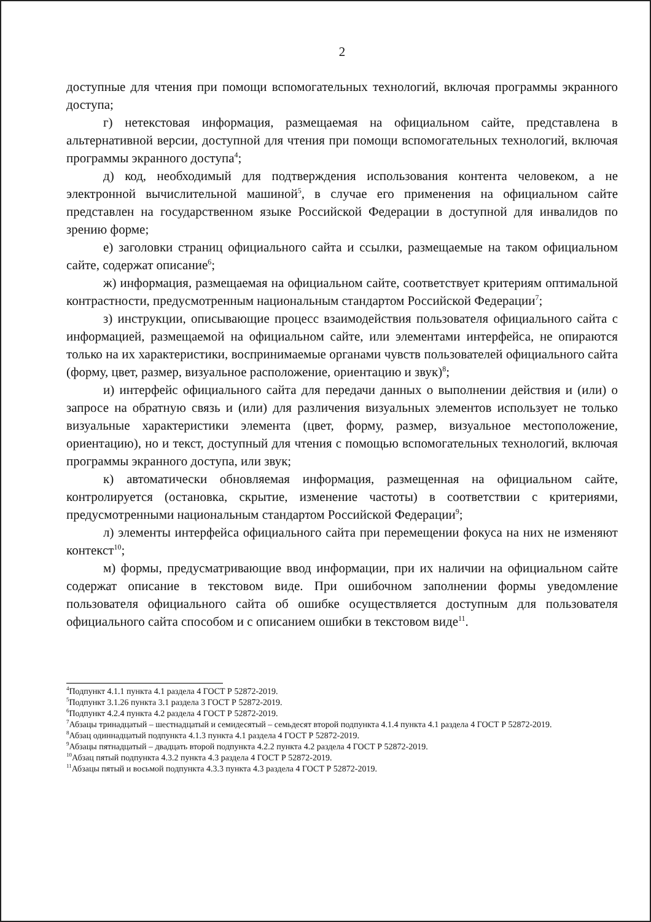2
доступные для чтения при помощи вспомогательных технологий, включая программы экранного доступа;
г) нетекстовая информация, размещаемая на официальном сайте, представлена в альтернативной версии, доступной для чтения при помощи вспомогательных технологий, включая программы экранного доступа<sup>4</sup>;
д) код, необходимый для подтверждения использования контента человеком, а не электронной вычислительной машиной<sup>5</sup>, в случае его применения на официальном сайте представлен на государственном языке Российской Федерации в доступной для инвалидов по зрению форме;
е) заголовки страниц официального сайта и ссылки, размещаемые на таком официальном сайте, содержат описание<sup>6</sup>;
ж) информация, размещаемая на официальном сайте, соответствует критериям оптимальной контрастности, предусмотренным национальным стандартом Российской Федерации<sup>7</sup>;
з) инструкции, описывающие процесс взаимодействия пользователя официального сайта с информацией, размещаемой на официальном сайте, или элементами интерфейса, не опираются только на их характеристики, воспринимаемые органами чувств пользователей официального сайта (форму, цвет, размер, визуальное расположение, ориентацию и звук)<sup>8</sup>;
и) интерфейс официального сайта для передачи данных о выполнении действия и (или) о запросе на обратную связь и (или) для различения визуальных элементов использует не только визуальные характеристики элемента (цвет, форму, размер, визуальное местоположение, ориентацию), но и текст, доступный для чтения с помощью вспомогательных технологий, включая программы экранного доступа, или звук;
к) автоматически обновляемая информация, размещенная на официальном сайте, контролируется (остановка, скрытие, изменение частоты) в соответствии с критериями, предусмотренными национальным стандартом Российской Федерации<sup>9</sup>;
л) элементы интерфейса официального сайта при перемещении фокуса на них не изменяют контекст<sup>10</sup>;
м) формы, предусматривающие ввод информации, при их наличии на официальном сайте содержат описание в текстовом виде. При ошибочном заполнении формы уведомление пользователя официального сайта об ошибке осуществляется доступным для пользователя официального сайта способом и с описанием ошибки в текстовом виде<sup>11</sup>.
<sup>4</sup> Подпункт 4.1.1 пункта 4.1 раздела 4 ГОСТ Р 52872-2019.
<sup>5</sup> Подпункт 3.1.26 пункта 3.1 раздела 3 ГОСТ Р 52872-2019.
<sup>6</sup> Подпункт 4.2.4 пункта 4.2 раздела 4 ГОСТ Р 52872-2019.
<sup>7</sup> Абзацы тринадцатый – шестнадцатый и семидесятый – семьдесят второй подпункта 4.1.4 пункта 4.1 раздела 4 ГОСТ Р 52872-2019.
<sup>8</sup> Абзац одиннадцатый подпункта 4.1.3 пункта 4.1 раздела 4 ГОСТ Р 52872-2019.
<sup>9</sup> Абзацы пятнадцатый – двадцать второй подпункта 4.2.2 пункта 4.2 раздела 4 ГОСТ Р 52872-2019.
<sup>10</sup> Абзац пятый подпункта 4.3.2 пункта 4.3 раздела 4 ГОСТ Р 52872-2019.
<sup>11</sup> Абзацы пятый и восьмой подпункта 4.3.3 пункта 4.3 раздела 4 ГОСТ Р 52872-2019.